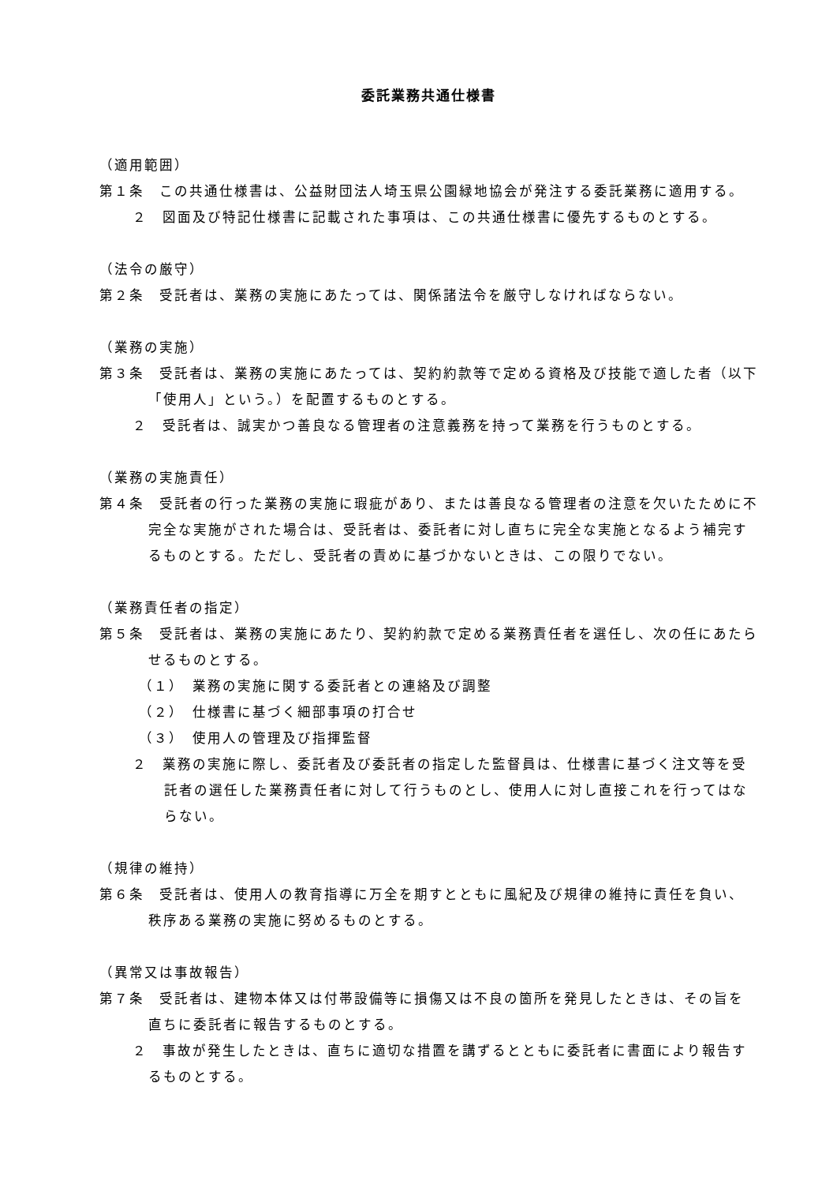委託業務共通仕様書
（適用範囲）
第１条　この共通仕様書は、公益財団法人埼玉県公園緑地協会が発注する委託業務に適用する。
２　図面及び特記仕様書に記載された事項は、この共通仕様書に優先するものとする。
（法令の厳守）
第２条　受託者は、業務の実施にあたっては、関係諸法令を厳守しなければならない。
（業務の実施）
第３条　受託者は、業務の実施にあたっては、契約約款等で定める資格及び技能で適した者（以下「使用人」という。）を配置するものとする。
２　受託者は、誠実かつ善良なる管理者の注意義務を持って業務を行うものとする。
（業務の実施責任）
第４条　受託者の行った業務の実施に瑕疵があり、または善良なる管理者の注意を欠いたために不完全な実施がされた場合は、受託者は、委託者に対し直ちに完全な実施となるよう補完するものとする。ただし、受託者の責めに基づかないときは、この限りでない。
（業務責任者の指定）
第５条　受託者は、業務の実施にあたり、契約約款で定める業務責任者を選任し、次の任にあたらせるものとする。
（１）　業務の実施に関する委託者との連絡及び調整
（２）　仕様書に基づく細部事項の打合せ
（３）　使用人の管理及び指揮監督
２　業務の実施に際し、委託者及び委託者の指定した監督員は、仕様書に基づく注文等を受託者の選任した業務責任者に対して行うものとし、使用人に対し直接これを行ってはならない。
（規律の維持）
第６条　受託者は、使用人の教育指導に万全を期すとともに風紀及び規律の維持に責任を負い、秩序ある業務の実施に努めるものとする。
（異常又は事故報告）
第７条　受託者は、建物本体又は付帯設備等に損傷又は不良の箇所を発見したときは、その旨を直ちに委託者に報告するものとする。
２　事故が発生したときは、直ちに適切な措置を講ずるとともに委託者に書面により報告するものとする。